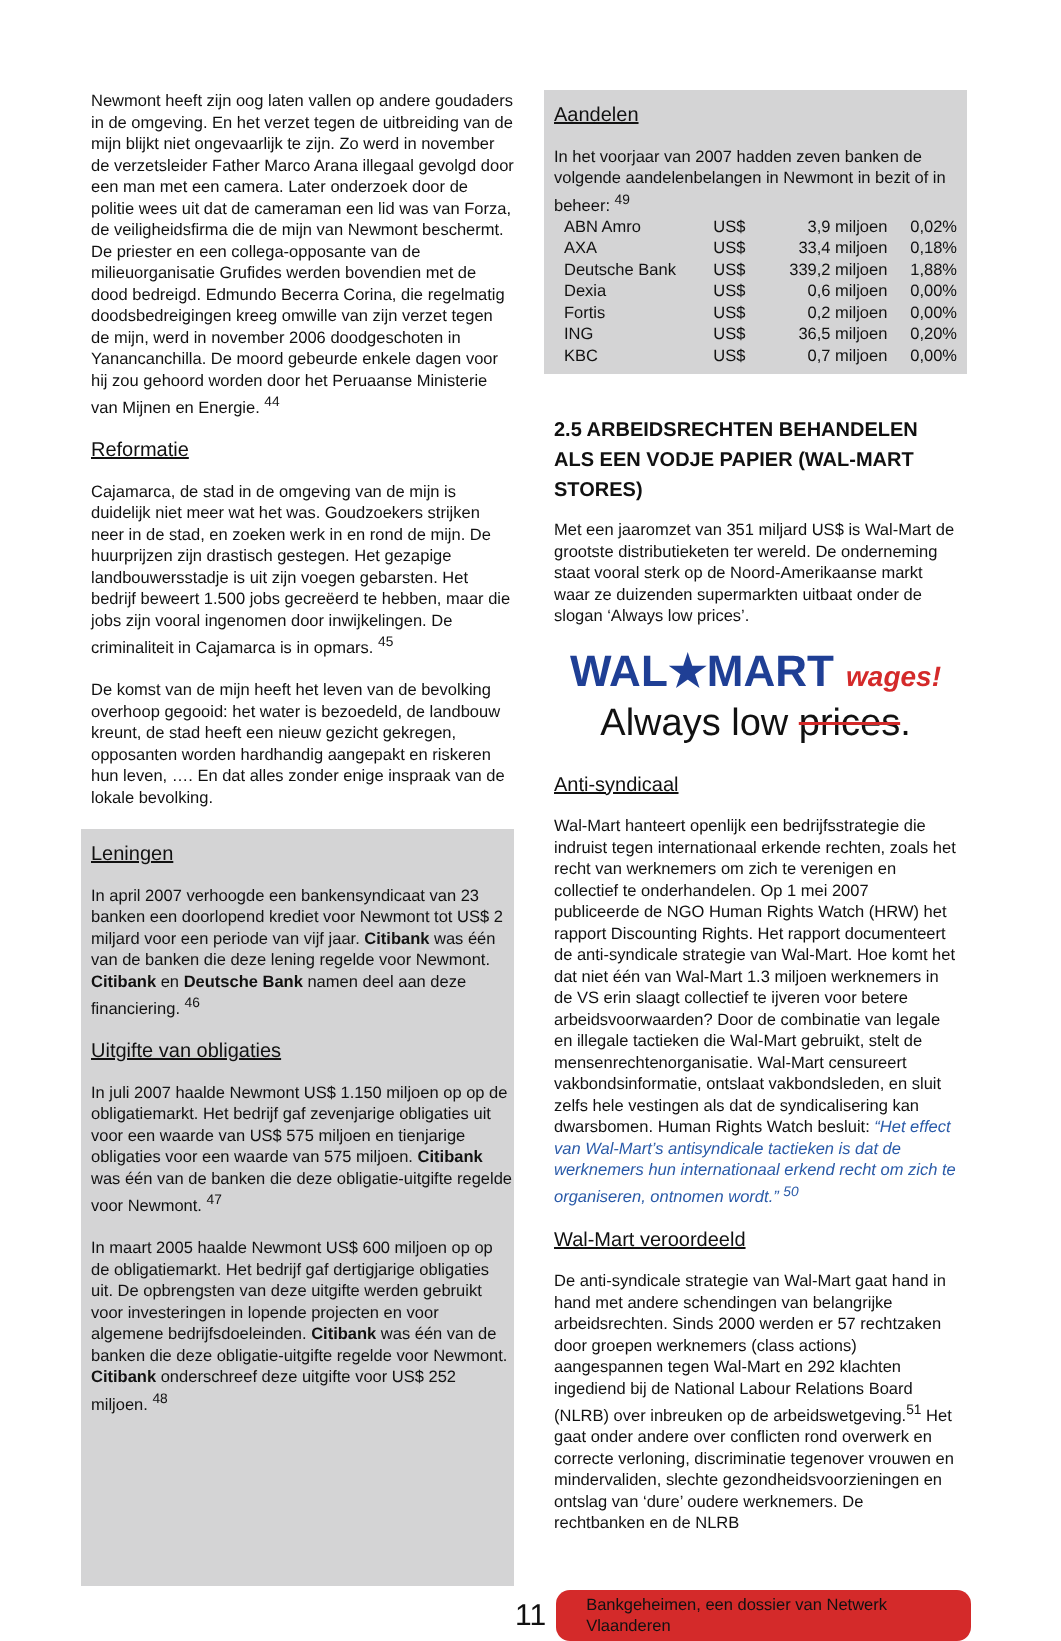Newmont heeft zijn oog laten vallen op andere goudaders in de omgeving. En het verzet tegen de uitbreiding van de mijn blijkt niet ongevaarlijk te zijn. Zo werd in november de verzetsleider Father Marco Arana illegaal gevolgd door een man met een camera. Later onderzoek door de politie wees uit dat de cameraman een lid was van Forza, de veiligheidsfirma die de mijn van Newmont beschermt. De priester en een collega-opposante van de milieuorganisatie Grufides werden bovendien met de dood bedreigd. Edmundo Becerra Corina, die regelmatig doodsbedreigingen kreeg omwille van zijn verzet tegen de mijn, werd in november 2006 doodgeschoten in Yanancanchilla. De moord gebeurde enkele dagen voor hij zou gehoord worden door het Peruaanse Ministerie van Mijnen en Energie. <sup>44</sup>
Reformatie
Cajamarca, de stad in de omgeving van de mijn is duidelijk niet meer wat het was. Goudzoekers strijken neer in de stad, en zoeken werk in en rond de mijn. De huurprijzen zijn drastisch gestegen. Het gezapige landbouwersstadje is uit zijn voegen gebarsten. Het bedrijf beweert 1.500 jobs gecreëerd te hebben, maar die jobs zijn vooral ingenomen door inwijkelingen. De criminaliteit in Cajamarca is in opmars. <sup>45</sup>
De komst van de mijn heeft het leven van de bevolking overhoop gegooid: het water is bezoedeld, de landbouw kreunt, de stad heeft een nieuw gezicht gekregen, opposanten worden hardhandig aangepakt en riskeren hun leven, …. En dat alles zonder enige inspraak van de lokale bevolking.
Leningen
In april 2007 verhoogde een bankensyndicaat van 23 banken een doorlopend krediet voor Newmont tot US$ 2 miljard voor een periode van vijf jaar. Citibank was één van de banken die deze lening regelde voor Newmont. Citibank en Deutsche Bank namen deel aan deze financiering. <sup>46</sup>
Uitgifte van obligaties
In juli 2007 haalde Newmont US$ 1.150 miljoen op op de obligatiemarkt. Het bedrijf gaf zevenjarige obligaties uit voor een waarde van US$ 575 miljoen en tienjarige obligaties voor een waarde van 575 miljoen. Citibank was één van de banken die deze obligatie-uitgifte regelde voor Newmont. <sup>47</sup>
In maart 2005 haalde Newmont US$ 600 miljoen op op de obligatiemarkt. Het bedrijf gaf dertigjarige obligaties uit. De opbrengsten van deze uitgifte werden gebruikt voor investeringen in lopende projecten en voor algemene bedrijfsdoeleinden. Citibank was één van de banken die deze obligatie-uitgifte regelde voor Newmont. Citibank onderschreef deze uitgifte voor US$ 252 miljoen. <sup>48</sup>
Aandelen
In het voorjaar van 2007 hadden zeven banken de volgende aandelenbelangen in Newmont in bezit of in beheer: <sup>49</sup>
| ABN Amro | US$ | 3,9 miljoen | 0,02% |
| AXA | US$ | 33,4 miljoen | 0,18% |
| Deutsche Bank | US$ | 339,2 miljoen | 1,88% |
| Dexia | US$ | 0,6 miljoen | 0,00% |
| Fortis | US$ | 0,2 miljoen | 0,00% |
| ING | US$ | 36,5 miljoen | 0,20% |
| KBC | US$ | 0,7 miljoen | 0,00% |
2.5 ARBEIDSRECHTEN BEHANDELEN ALS EEN VODJE PAPIER (WAL-MART STORES)
Met een jaaromzet van 351 miljard US$ is Wal-Mart de grootste distributieketen ter wereld. De onderneming staat vooral sterk op de Noord-Amerikaanse markt waar ze duizenden supermarkten uitbaat onder de slogan ‘Always low prices’.
WAL★MART wages!
Always low prices.
Anti-syndicaal
Wal-Mart hanteert openlijk een bedrijfsstrategie die indruist tegen internationaal erkende rechten, zoals het recht van werknemers om zich te verenigen en collectief te onderhandelen. Op 1 mei 2007 publiceerde de NGO Human Rights Watch (HRW) het rapport Discounting Rights. Het rapport documenteert de anti-syndicale strategie van Wal-Mart. Hoe komt het dat niet één van Wal-Mart 1.3 miljoen werknemers in de VS erin slaagt collectief te ijveren voor betere arbeidsvoorwaarden? Door de combinatie van legale en illegale tactieken die Wal-Mart gebruikt, stelt de mensenrechtenorganisatie. Wal-Mart censureert vakbondsinformatie, ontslaat vakbondsleden, en sluit zelfs hele vestingen als dat de syndicalisering kan dwarsbomen. Human Rights Watch besluit: “Het effect van Wal-Mart’s antisyndicale tactieken is dat de werknemers hun internationaal erkend recht om zich te organiseren, ontnomen wordt.” <sup>50</sup>
Wal-Mart veroordeeld
De anti-syndicale strategie van Wal-Mart gaat hand in hand met andere schendingen van belangrijke arbeidsrechten. Sinds 2000 werden er 57 rechtzaken door groepen werknemers (class actions) aangespannen tegen Wal-Mart en 292 klachten ingediend bij de National Labour Relations Board (NLRB) over inbreuken op de arbeidswetgeving.<sup>51</sup> Het gaat onder andere over conflicten rond overwerk en correcte verloning, discriminatie tegenover vrouwen en mindervaliden, slechte gezondheidsvoorzieningen en ontslag van ‘dure’ oudere werknemers. De rechtbanken en de NLRB
11 Bankgeheimen, een dossier van Netwerk Vlaanderen